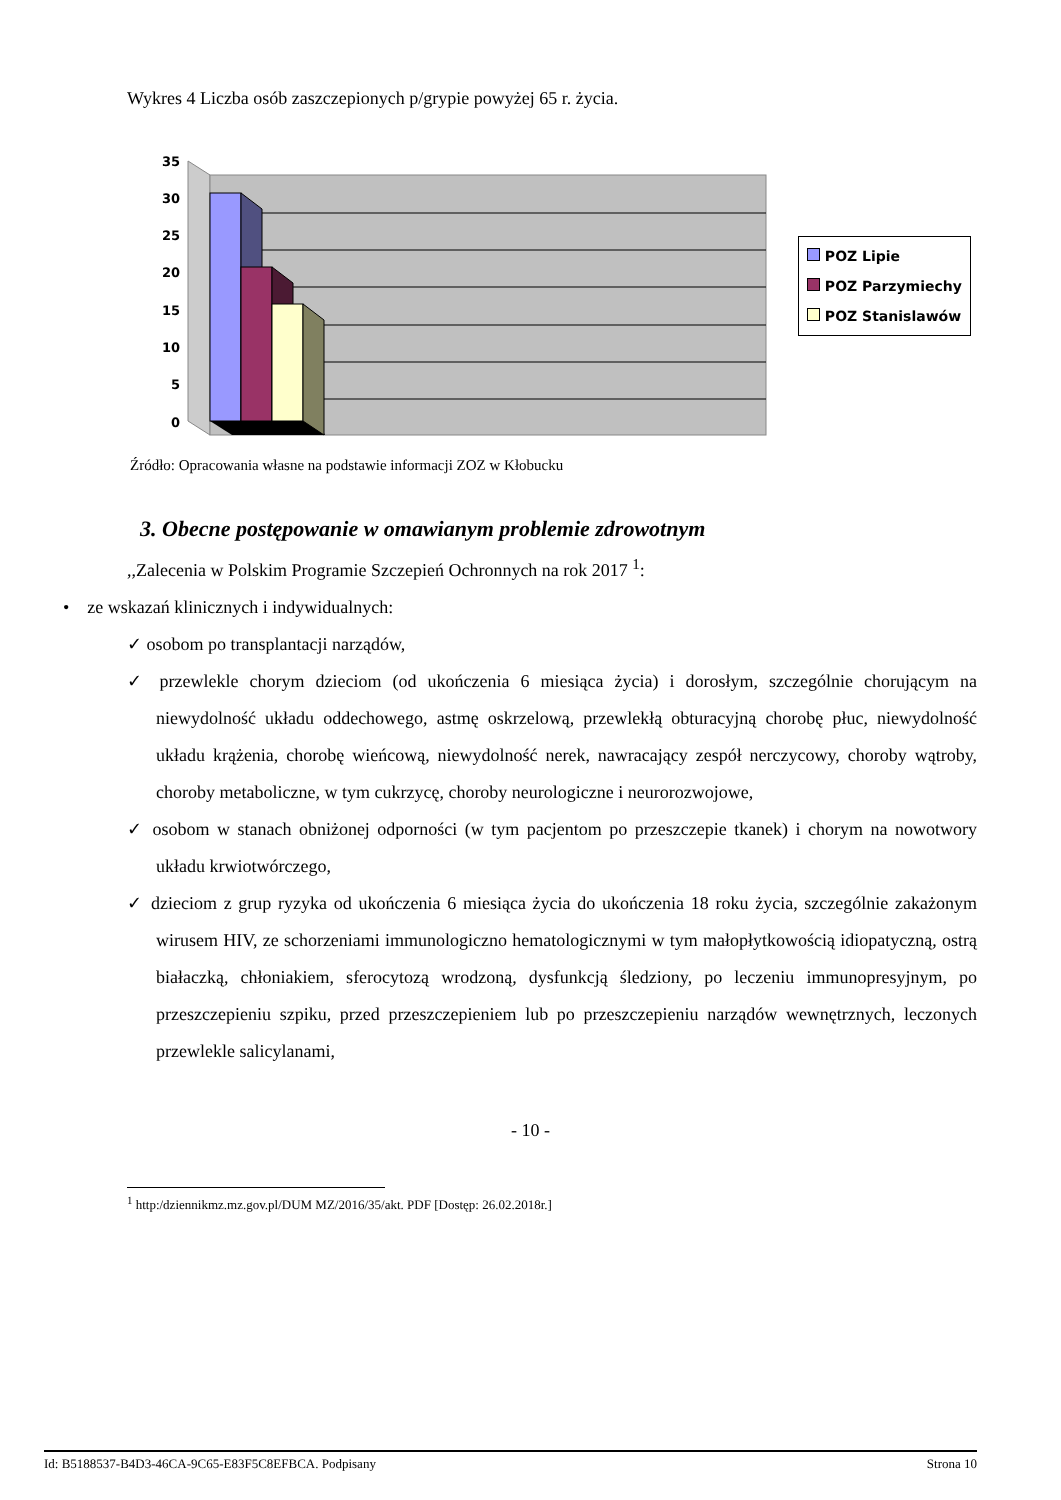Wykres 4 Liczba osób zaszczepionych p/grypie powyżej 65 r. życia.
35
30
25
20
15
10
5
0
POZ Lipie
POZ Parzymiechy
POZ Stanislawów
Źródło: Opracowania własne na podstawie informacji ZOZ w Kłobucku
3. Obecne postępowanie w omawianym problemie zdrowotnym
,,Zalecenia w Polskim Programie Szczepień Ochronnych na rok 2017 <sup>1</sup>:
• ze wskazań klinicznych i indywidualnych:
✓ osobom po transplantacji narządów,
✓ przewlekle chorym dzieciom (od ukończenia 6 miesiąca życia) i dorosłym, szczególnie chorującym na niewydolność układu oddechowego, astmę oskrzelową, przewlekłą obturacyjną chorobę płuc, niewydolność układu krążenia, chorobę wieńcową, niewydolność nerek, nawracający zespół nerczycowy, choroby wątroby, choroby metaboliczne, w tym cukrzycę, choroby neurologiczne i neurorozwojowe,
✓ osobom w stanach obniżonej odporności (w tym pacjentom po przeszczepie tkanek) i chorym na nowotwory układu krwiotwórczego,
✓ dzieciom z grup ryzyka od ukończenia 6 miesiąca życia do ukończenia 18 roku życia, szczególnie zakażonym wirusem HIV, ze schorzeniami immunologiczno hematologicznymi w tym małopłytkowością idiopatyczną, ostrą białaczką, chłoniakiem, sferocytozą wrodzoną, dysfunkcją śledziony, po leczeniu immunopresyjnym, po przeszczepieniu szpiku, przed przeszczepieniem lub po przeszczepieniu narządów wewnętrznych, leczonych przewlekle salicylanami,
- 10 -
<sup>1</sup> http:/dziennikmz.mz.gov.pl/DUM MZ/2016/35/akt. PDF [Dostęp: 26.02.2018r.]
Id: B5188537-B4D3-46CA-9C65-E83F5C8EFBCA. Podpisany Strona 10